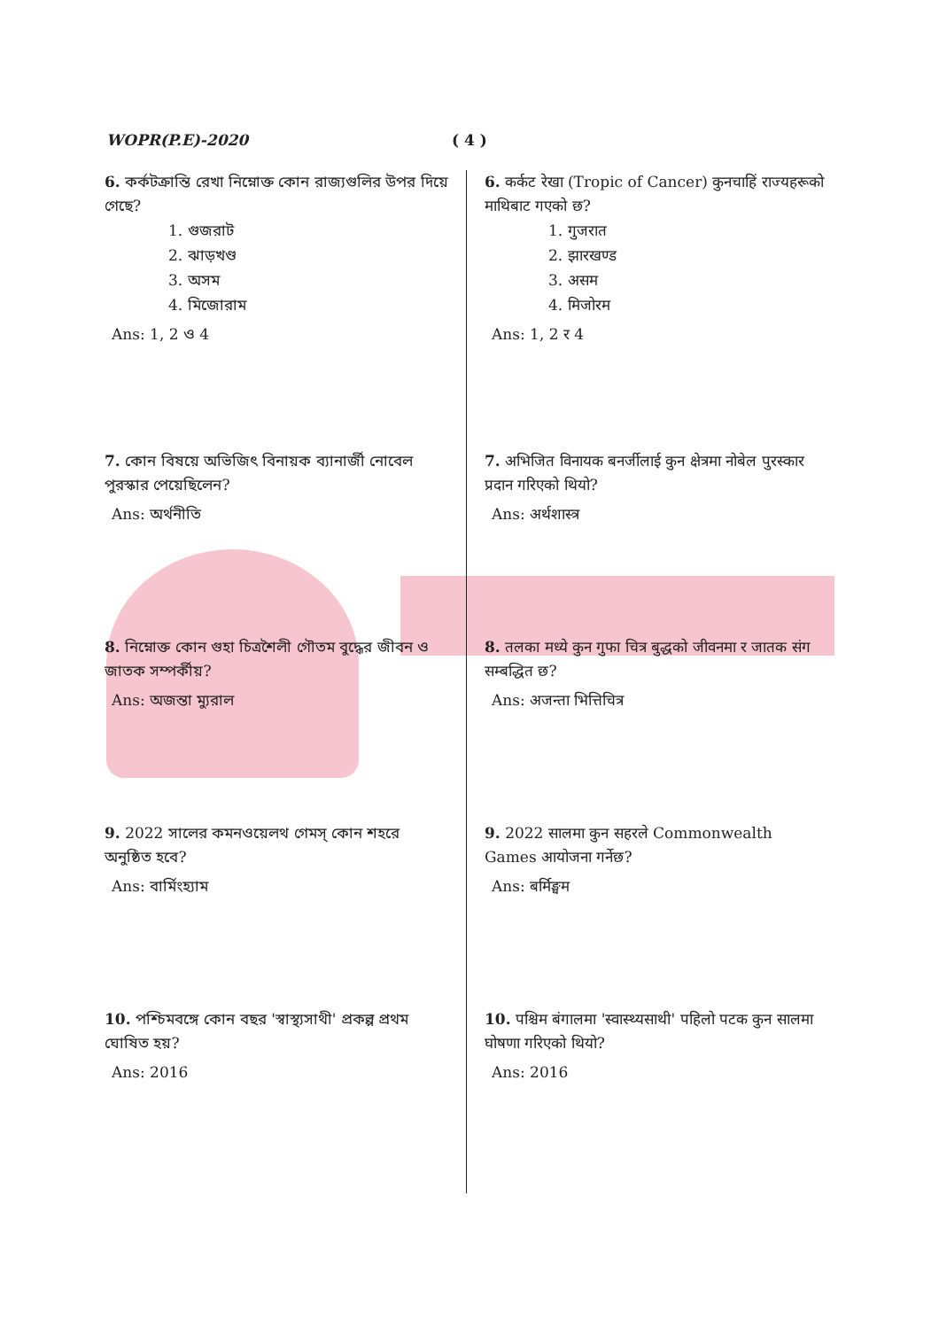WOPR(P.E)-2020 ( 4 )
6. কর্কটক্রান্তি রেখা নিম্নোক্ত কোন রাজ্যগুলির উপর দিয়ে গেছে?
1. গুজরাট
2. ঝাড়খণ্ড
3. অসম
4. মিজোরাম
Ans: 1, 2 ও 4
7. কোন বিষয়ে অভিজিৎ বিনায়ক ব্যানার্জী নোবেল পুরস্কার পেয়েছিলেন?
Ans: অর্থনীতি
8. নিম্নোক্ত কোন গুহা চিত্রশৈলী গৌতম বুদ্ধের জীবন ও জাতক সম্পর্কীয়?
Ans: অজন্তা ম্যুরাল
9. 2022 সালের কমনওয়েলথ গেমস্ কোন শহরে অনুষ্ঠিত হবে?
Ans: বার্মিংহ্যাম
10. পশ্চিমবঙ্গে কোন বছর 'স্বাস্থ্যসাথী' প্রকল্প প্রথম ঘোষিত হয়?
Ans: 2016
6. कर्कट रेखा (Tropic of Cancer) कुनचाहिं राज्यहरूको माथिबाट गएको छ?
1. गुजरात
2. झारखण्ड
3. असम
4. मिजोरम
Ans: 1, 2 र 4
7. अभिजित विनायक बनर्जीलाई कुन क्षेत्रमा नोबेल पुरस्कार प्रदान गरिएको थियो?
Ans: अर्थशास्त्र
8. तलका मध्ये कुन गुफा चित्र बुद्धको जीवनमा र जातक संग सम्बद्धित छ?
Ans: अजन्ता भित्तिचित्र
9. 2022 सालमा कुन सहरले Commonwealth Games आयोजना गर्नेछ?
Ans: बर्मिङ्घम
10. पश्चिम बंगालमा 'स्वास्थ्यसाथी' पहिलो पटक कुन सालमा घोषणा गरिएको थियो?
Ans: 2016